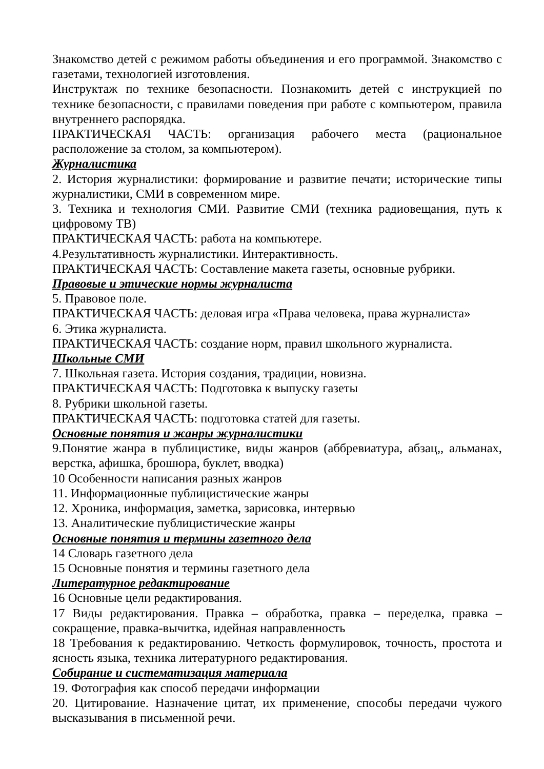Знакомство детей с режимом работы объединения и его программой. Знакомство с газетами, технологией изготовления.
Инструктаж по технике безопасности. Познакомить детей с инструкцией по технике безопасности, с правилами поведения при работе с компьютером, правила внутреннего распорядка.
ПРАКТИЧЕСКАЯ ЧАСТЬ: организация рабочего места (рациональное расположение за столом, за компьютером).
Журналистика
2. История журналистики: формирование и развитие печати; исторические типы журналистики, СМИ в современном мире.
3. Техника и технология СМИ. Развитие СМИ (техника радиовещания, путь к цифровому ТВ)
ПРАКТИЧЕСКАЯ ЧАСТЬ: работа на компьютере.
4.Результативность журналистики. Интерактивность.
ПРАКТИЧЕСКАЯ ЧАСТЬ: Составление макета газеты, основные рубрики.
Правовые и этические нормы журналиста
5. Правовое поле.
ПРАКТИЧЕСКАЯ ЧАСТЬ: деловая игра «Права человека, права журналиста»
6. Этика журналиста.
ПРАКТИЧЕСКАЯ ЧАСТЬ: создание норм, правил школьного журналиста.
Школьные СМИ
7. Школьная газета. История создания, традиции, новизна.
ПРАКТИЧЕСКАЯ ЧАСТЬ: Подготовка к выпуску газеты
8. Рубрики школьной газеты.
ПРАКТИЧЕСКАЯ ЧАСТЬ: подготовка статей для газеты.
Основные понятия и жанры журналистики
9.Понятие жанра в публицистике, виды жанров (аббревиатура, абзац,, альманах, верстка, афишка, брошюра, буклет, вводка)
10 Особенности написания разных жанров
11. Информационные публицистические жанры
12. Хроника, информация, заметка, зарисовка, интервью
13. Аналитические публицистические жанры
Основные понятия и термины газетного дела
14 Словарь газетного дела
15 Основные понятия и термины газетного дела
Литературное редактирование
16 Основные цели редактирования.
17 Виды редактирования. Правка – обработка, правка – переделка, правка – сокращение, правка-вычитка, идейная направленность
18 Требования к редактированию. Четкость формулировок, точность, простота и ясность языка, техника литературного редактирования.
Собирание и систематизация материала
19. Фотография как способ передачи информации
20. Цитирование. Назначение цитат, их применение, способы передачи чужого высказывания в письменной речи.